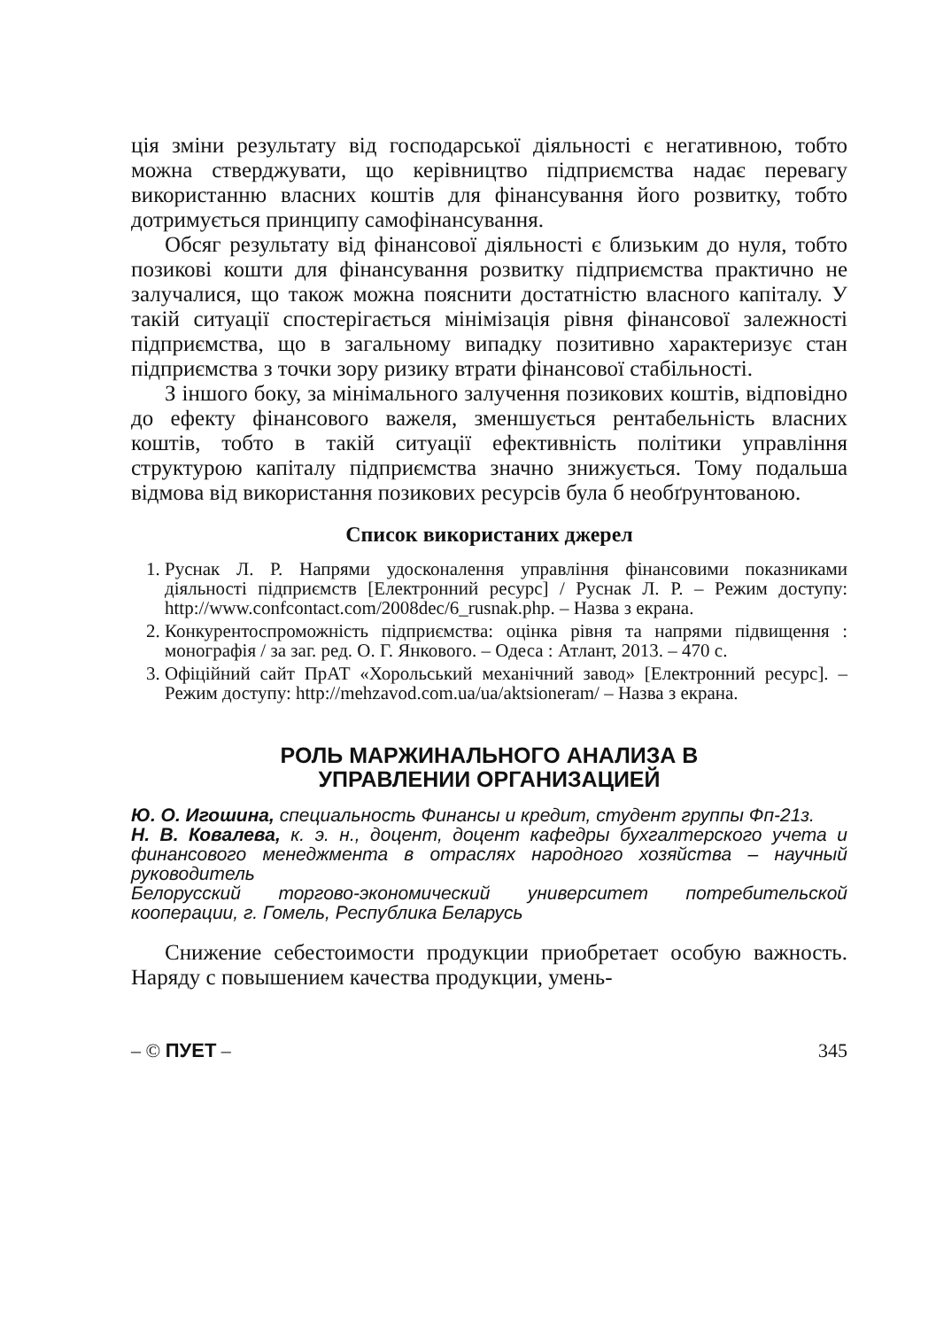ція зміни результату від господарської діяльності є негативною, тобто можна стверджувати, що керівництво підприємства надає перевагу використанню власних коштів для фінансування його розвитку, тобто дотримується принципу самофінансування.
Обсяг результату від фінансової діяльності є близьким до нуля, тобто позикові кошти для фінансування розвитку підприємства практично не залучалися, що також можна пояснити достатністю власного капіталу. У такій ситуації спостерігається мінімізація рівня фінансової залежності підприємства, що в загальному випадку позитивно характеризує стан підприємства з точки зору ризику втрати фінансової стабільності.
З іншого боку, за мінімального залучення позикових коштів, відповідно до ефекту фінансового важеля, зменшується рентабельність власних коштів, тобто в такій ситуації ефективність політики управління структурою капіталу підприємства значно знижується. Тому подальша відмова від використання позикових ресурсів була б необґрунтованою.
Список використаних джерел
1. Руснак Л. Р. Напрями удосконалення управління фінансовими показниками діяльності підприємств [Електронний ресурс] / Руснак Л. Р. – Режим доступу: http://www.confcontact.com/2008dec/6_rusnak.php. – Назва з екрана.
2. Конкурентоспроможність підприємства: оцінка рівня та напрями підвищення : монографія / за заг. ред. О. Г. Янкового. – Одеса : Атлант, 2013. – 470 с.
3. Офіційний сайт ПрАТ «Хорольський механічний завод» [Електронний ресурс]. – Режим доступу: http://mehzavod.com.ua/ua/aktsioneram/ – Назва з екрана.
РОЛЬ МАРЖИНАЛЬНОГО АНАЛИЗА В
УПРАВЛЕНИИ ОРГАНИЗАЦИЕЙ
Ю. О. Игошина, специальность Финансы и кредит, студент группы Фп-21з.
Н. В. Ковалева, к. э. н., доцент, доцент кафедры бухгалтерского учета и финансового менеджмента в отраслях народного хозяйства – научный руководитель
Белорусский торгово-экономический университет потребительской кооперации, г. Гомель, Республика Беларусь
Снижение себестоимости продукции приобретает особую важность. Наряду с повышением качества продукции, умень-
– © ПУЕТ – 345